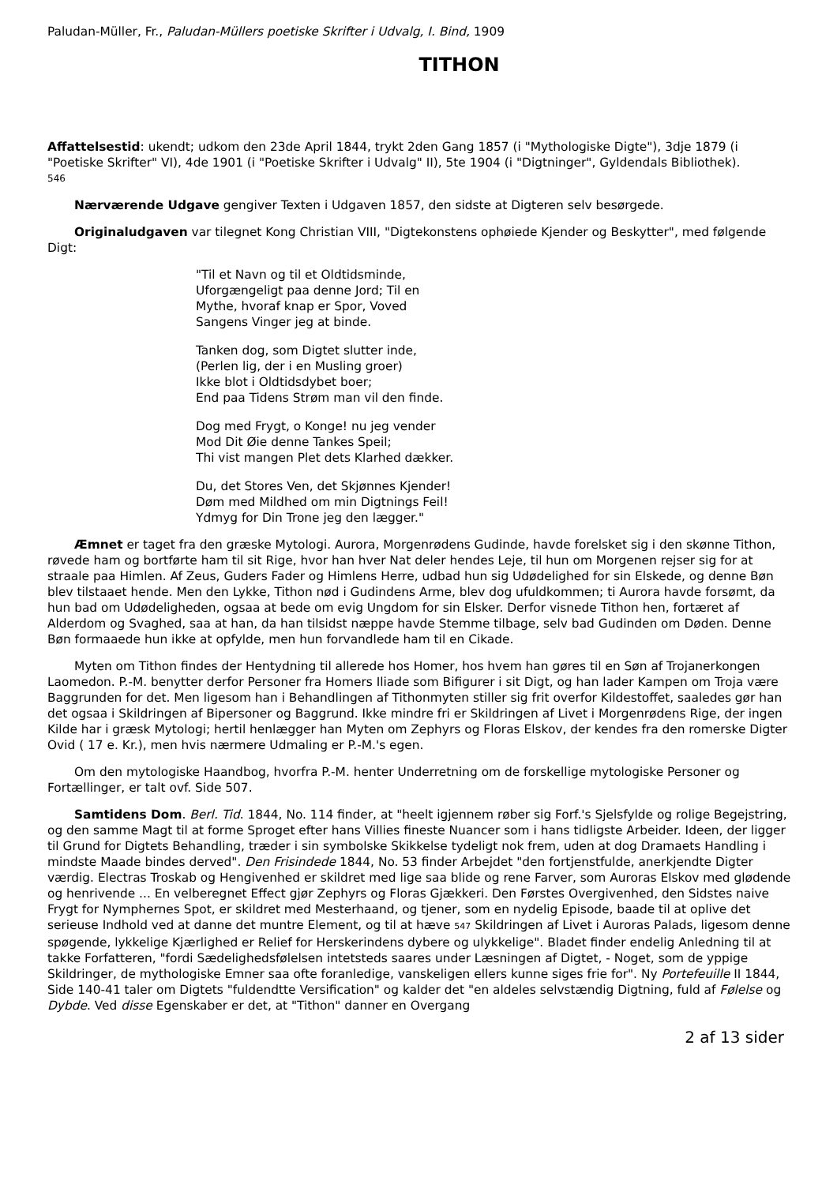Paludan-Müller, Fr., Paludan-Müllers poetiske Skrifter i Udvalg, I. Bind, 1909
TITHON
Affattelsestid: ukendt; udkom den 23de April 1844, trykt 2den Gang 1857 (i "Mythologiske Digte"), 3dje 1879 (i "Poetiske Skrifter" VI), 4de 1901 (i "Poetiske Skrifter i Udvalg" II), 5te 1904 (i "Digtninger", Gyldendals Bibliothek).
546
Nærværende Udgave gengiver Texten i Udgaven 1857, den sidste at Digteren selv besørgede.
Originaludgaven var tilegnet Kong Christian VIII, "Digtekonstens ophøiede Kjender og Beskytter", med følgende Digt:
"Til et Navn og til et Oldtidsminde,
Uforgængeligt paa denne Jord; Til en
Mythe, hvoraf knap er Spor, Voved
Sangens Vinger jeg at binde.
Tanken dog, som Digtet slutter inde,
(Perlen lig, der i en Musling groer)
Ikke blot i Oldtidsdybet boer;
End paa Tidens Strøm man vil den finde.
Dog med Frygt, o Konge! nu jeg vender
Mod Dit Øie denne Tankes Speil;
Thi vist mangen Plet dets Klarhed dækker.
Du, det Stores Ven, det Skjønnes Kjender!
Døm med Mildhed om min Digtnings Feil!
Ydmyg for Din Trone jeg den lægger."
Æmnet er taget fra den græske Mytologi. Aurora, Morgenrødens Gudinde, havde forelsket sig i den skønne Tithon, røvede ham og bortførte ham til sit Rige, hvor han hver Nat deler hendes Leje, til hun om Morgenen rejser sig for at straale paa Himlen. Af Zeus, Guders Fader og Himlens Herre, udbad hun sig Udødelighed for sin Elskede, og denne Bøn blev tilstaaet hende. Men den Lykke, Tithon nød i Gudindens Arme, blev dog ufuldkommen; ti Aurora havde forsømt, da hun bad om Udødeligheden, ogsaa at bede om evig Ungdom for sin Elsker. Derfor visnede Tithon hen, fortæret af Alderdom og Svaghed, saa at han, da han tilsidst næppe havde Stemme tilbage, selv bad Gudinden om Døden. Denne Bøn formaaede hun ikke at opfylde, men hun forvandlede ham til en Cikade.
Myten om Tithon findes der Hentydning til allerede hos Homer, hos hvem han gøres til en Søn af Trojanerkongen Laomedon. P.-M. benytter derfor Personer fra Homers Iliade som Bifigurer i sit Digt, og han lader Kampen om Troja være Baggrunden for det. Men ligesom han i Behandlingen af Tithonmyten stiller sig frit overfor Kildestoffet, saaledes gør han det ogsaa i Skildringen af Bipersoner og Baggrund. Ikke mindre fri er Skildringen af Livet i Morgenrødens Rige, der ingen Kilde har i græsk Mytologi; hertil henlægger han Myten om Zephyrs og Floras Elskov, der kendes fra den romerske Digter Ovid ( 17 e. Kr.), men hvis nærmere Udmaling er P.-M.'s egen.
Om den mytologiske Haandbog, hvorfra P.-M. henter Underretning om de forskellige mytologiske Personer og Fortællinger, er talt ovf. Side 507.
Samtidens Dom. Berl. Tid. 1844, No. 114 finder, at "heelt igjennem røber sig Forf.'s Sjelsfylde og rolige Begejstring, og den samme Magt til at forme Sproget efter hans Villies fineste Nuancer som i hans tidligste Arbeider. Ideen, der ligger til Grund for Digtets Behandling, træder i sin symbolske Skikkelse tydeligt nok frem, uden at dog Dramaets Handling i mindste Maade bindes derved". Den Frisindede 1844, No. 53 finder Arbejdet "den fortjenstfulde, anerkjendte Digter værdig. Electras Troskab og Hengivenhed er skildret med lige saa blide og rene Farver, som Auroras Elskov med glødende og henrivende ... En velberegnet Effect gjør Zephyrs og Floras Gjækkeri. Den Førstes Overgivenhed, den Sidstes naive Frygt for Nymphernes Spot, er skildret med Mesterhaand, og tjener, som en nydelig Episode, baade til at oplive det serieuse Indhold ved at danne det muntre Element, og til at hæve 547 Skildringen af Livet i Auroras Palads, ligesom denne spøgende, lykkelige Kjærlighed er Relief for Herskerindens dybere og ulykkelige". Bladet finder endelig Anledning til at takke Forfatteren, "fordi Sædelighedsfølelsen intetsteds saares under Læsningen af Digtet, - Noget, som de yppige Skildringer, de mythologiske Emner saa ofte foranledige, vanskeligen ellers kunne siges frie for". Ny Portefeuille II 1844, Side 140-41 taler om Digtets "fuldendtte Versification" og kalder det "en aldeles selvstændig Digtning, fuld af Følelse og Dybde. Ved disse Egenskaber er det, at "Tithon" danner en Overgang
2 af 13 sider